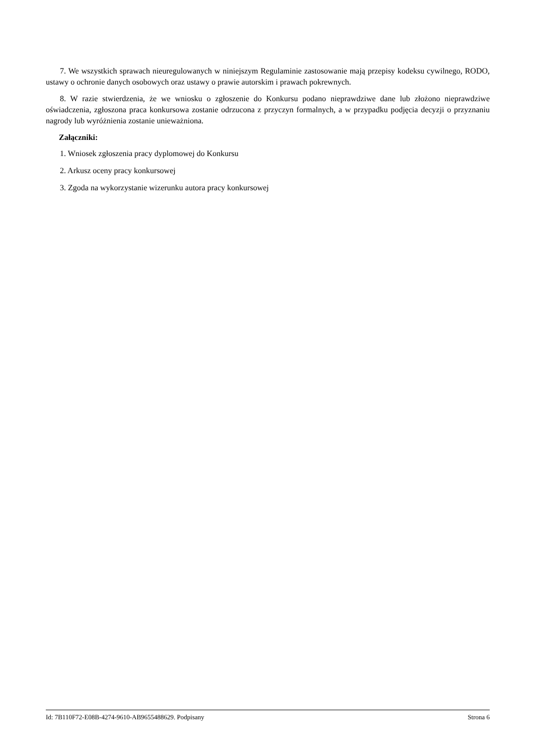7. We wszystkich sprawach nieuregulowanych w niniejszym Regulaminie zastosowanie mają przepisy kodeksu cywilnego, RODO, ustawy o ochronie danych osobowych oraz ustawy o prawie autorskim i prawach pokrewnych.
8. W razie stwierdzenia, że we wniosku o zgłoszenie do Konkursu podano nieprawdziwe dane lub złożono nieprawdziwe oświadczenia, zgłoszona praca konkursowa zostanie odrzucona z przyczyn formalnych, a w przypadku podjęcia decyzji o przyznaniu nagrody lub wyróżnienia zostanie unieważniona.
Załączniki:
1. Wniosek zgłoszenia pracy dyplomowej do Konkursu
2. Arkusz oceny pracy konkursowej
3. Zgoda na wykorzystanie wizerunku autora pracy konkursowej
Id: 7B110F72-E08B-4274-9610-AB9655488629. Podpisany Strona 6